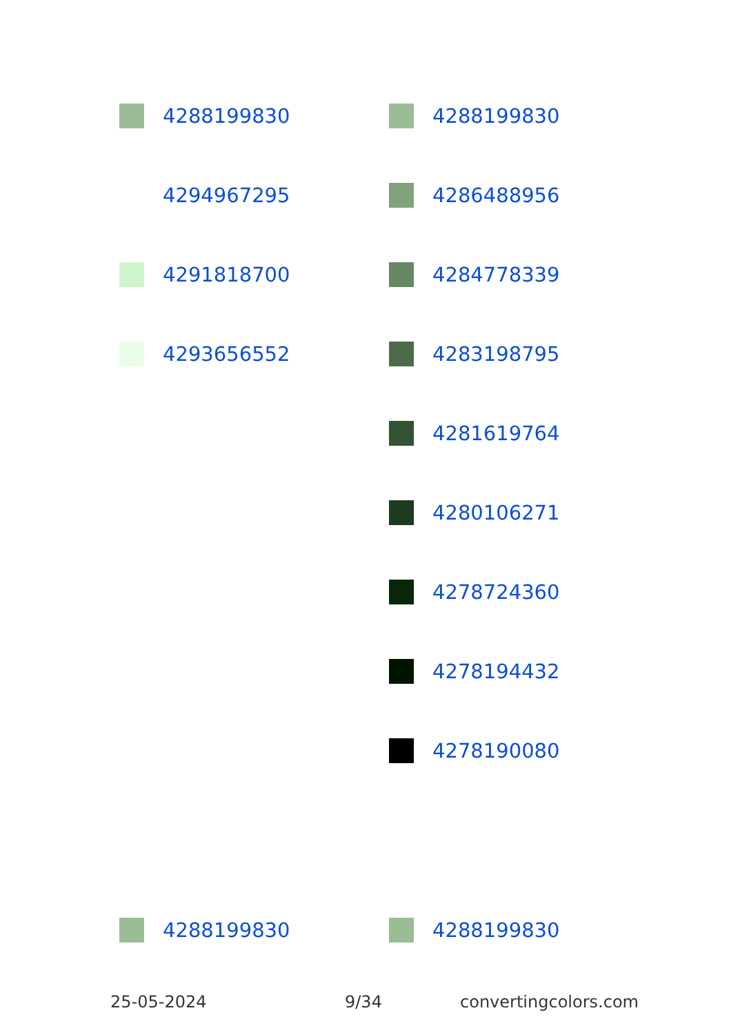4288199830
4294967295
4291818700
4293656552
4288199830
4286488956
4284778339
4283198795
4281619764
4280106271
4278724360
4278194432
4278190080
4288199830 4288199830
25-05-2024 9/34 convertingcolors.com